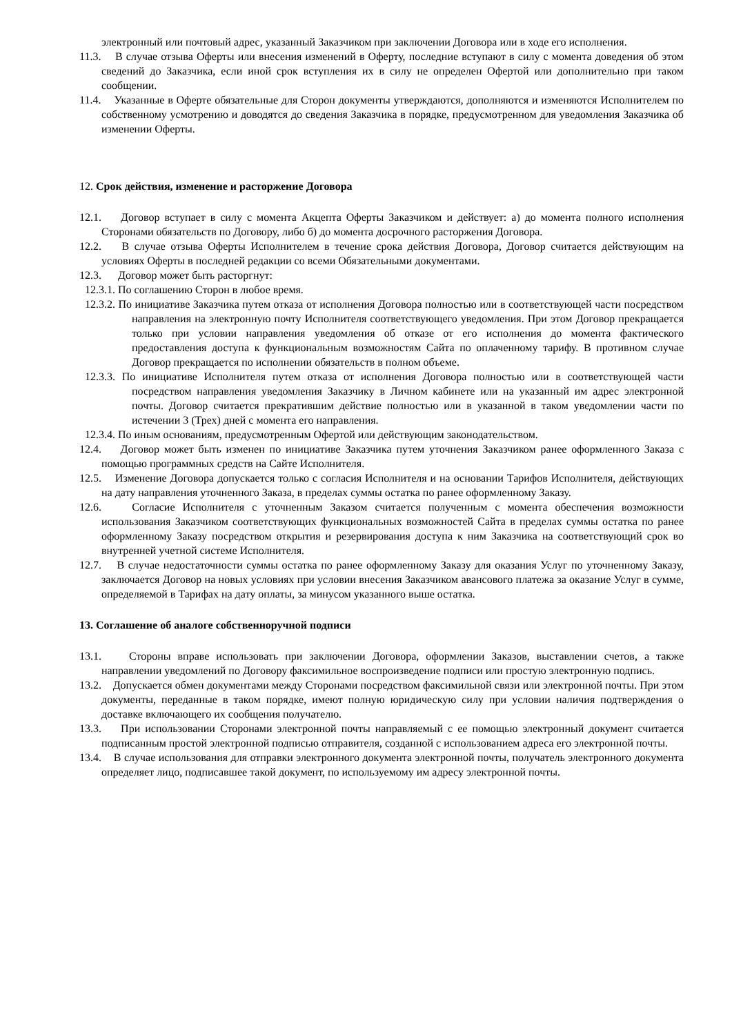электронный или почтовый адрес, указанный Заказчиком при заключении Договора или в ходе его исполнения.
11.3. В случае отзыва Оферты или внесения изменений в Оферту, последние вступают в силу с момента доведения об этом сведений до Заказчика, если иной срок вступления их в силу не определен Офертой или дополнительно при таком сообщении.
11.4. Указанные в Оферте обязательные для Сторон документы утверждаются, дополняются и изменяются Исполнителем по собственному усмотрению и доводятся до сведения Заказчика в порядке, предусмотренном для уведомления Заказчика об изменении Оферты.
12. Срок действия, изменение и расторжение Договора
12.1. Договор вступает в силу с момента Акцепта Оферты Заказчиком и действует: а) до момента полного исполнения Сторонами обязательств по Договору, либо б) до момента досрочного расторжения Договора.
12.2. В случае отзыва Оферты Исполнителем в течение срока действия Договора, Договор считается действующим на условиях Оферты в последней редакции со всеми Обязательными документами.
12.3. Договор может быть расторгнут:
12.3.1. По соглашению Сторон в любое время.
12.3.2. По инициативе Заказчика путем отказа от исполнения Договора полностью или в соответствующей части посредством направления на электронную почту Исполнителя соответствующего уведомления. При этом Договор прекращается только при условии направления уведомления об отказе от его исполнения до момента фактического предоставления доступа к функциональным возможностям Сайта по оплаченному тарифу. В противном случае Договор прекращается по исполнении обязательств в полном объеме.
12.3.3. По инициативе Исполнителя путем отказа от исполнения Договора полностью или в соответствующей части посредством направления уведомления Заказчику в Личном кабинете или на указанный им адрес электронной почты. Договор считается прекратившим действие полностью или в указанной в таком уведомлении части по истечении 3 (Трех) дней с момента его направления.
12.3.4. По иным основаниям, предусмотренным Офертой или действующим законодательством.
12.4. Договор может быть изменен по инициативе Заказчика путем уточнения Заказчиком ранее оформленного Заказа с помощью программных средств на Сайте Исполнителя.
12.5. Изменение Договора допускается только с согласия Исполнителя и на основании Тарифов Исполнителя, действующих на дату направления уточненного Заказа, в пределах суммы остатка по ранее оформленному Заказу.
12.6. Согласие Исполнителя с уточненным Заказом считается полученным с момента обеспечения возможности использования Заказчиком соответствующих функциональных возможностей Сайта в пределах суммы остатка по ранее оформленному Заказу посредством открытия и резервирования доступа к ним Заказчика на соответствующий срок во внутренней учетной системе Исполнителя.
12.7. В случае недостаточности суммы остатка по ранее оформленному Заказу для оказания Услуг по уточненному Заказу, заключается Договор на новых условиях при условии внесения Заказчиком авансового платежа за оказание Услуг в сумме, определяемой в Тарифах на дату оплаты, за минусом указанного выше остатка.
13. Соглашение об аналоге собственноручной подписи
13.1. Стороны вправе использовать при заключении Договора, оформлении Заказов, выставлении счетов, а также направлении уведомлений по Договору факсимильное воспроизведение подписи или простую электронную подпись.
13.2. Допускается обмен документами между Сторонами посредством факсимильной связи или электронной почты. При этом документы, переданные в таком порядке, имеют полную юридическую силу при условии наличия подтверждения о доставке включающего их сообщения получателю.
13.3. При использовании Сторонами электронной почты направляемый с ее помощью электронный документ считается подписанным простой электронной подписью отправителя, созданной с использованием адреса его электронной почты.
13.4. В случае использования для отправки электронного документа электронной почты, получатель электронного документа определяет лицо, подписавшее такой документ, по используемому им адресу электронной почты.